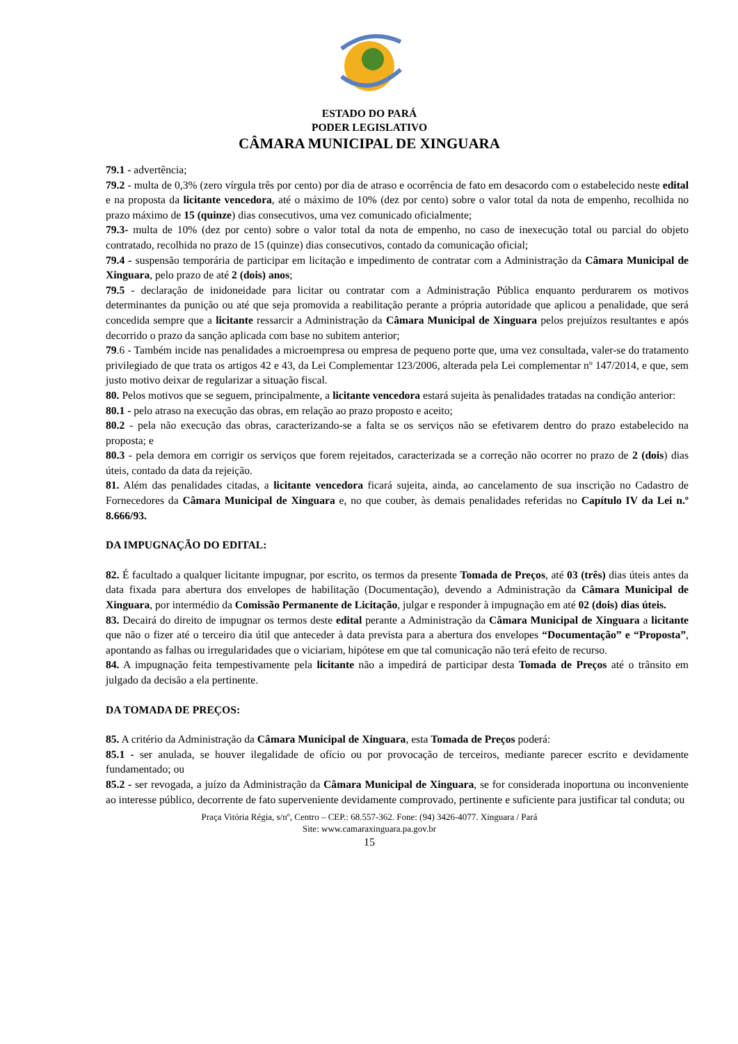ESTADO DO PARÁ
PODER LEGISLATIVO
CÂMARA MUNICIPAL DE XINGUARA
79.1 - advertência;
79.2 - multa de 0,3% (zero vírgula três por cento) por dia de atraso e ocorrência de fato em desacordo com o estabelecido neste edital e na proposta da licitante vencedora, até o máximo de 10% (dez por cento) sobre o valor total da nota de empenho, recolhida no prazo máximo de 15 (quinze) dias consecutivos, uma vez comunicado oficialmente;
79.3- multa de 10% (dez por cento) sobre o valor total da nota de empenho, no caso de inexecução total ou parcial do objeto contratado, recolhida no prazo de 15 (quinze) dias consecutivos, contado da comunicação oficial;
79.4 - suspensão temporária de participar em licitação e impedimento de contratar com a Administração da Câmara Municipal de Xinguara, pelo prazo de até 2 (dois) anos;
79.5 - declaração de inidoneidade para licitar ou contratar com a Administração Pública enquanto perdurarem os motivos determinantes da punição ou até que seja promovida a reabilitação perante a própria autoridade que aplicou a penalidade, que será concedida sempre que a licitante ressarcir a Administração da Câmara Municipal de Xinguara pelos prejuízos resultantes e após decorrido o prazo da sanção aplicada com base no subitem anterior;
79.6 - Também incide nas penalidades a microempresa ou empresa de pequeno porte que, uma vez consultada, valer-se do tratamento privilegiado de que trata os artigos 42 e 43, da Lei Complementar 123/2006, alterada pela Lei complementar nº 147/2014, e que, sem justo motivo deixar de regularizar a situação fiscal.
80. Pelos motivos que se seguem, principalmente, a licitante vencedora estará sujeita às penalidades tratadas na condição anterior:
80.1 - pelo atraso na execução das obras, em relação ao prazo proposto e aceito;
80.2 - pela não execução das obras, caracterizando-se a falta se os serviços não se efetivarem dentro do prazo estabelecido na proposta; e
80.3 - pela demora em corrigir os serviços que forem rejeitados, caracterizada se a correção não ocorrer no prazo de 2 (dois) dias úteis, contado da data da rejeição.
81. Além das penalidades citadas, a licitante vencedora ficará sujeita, ainda, ao cancelamento de sua inscrição no Cadastro de Fornecedores da Câmara Municipal de Xinguara e, no que couber, às demais penalidades referidas no Capítulo IV da Lei n.º 8.666/93.
DA IMPUGNAÇÃO DO EDITAL:
82. É facultado a qualquer licitante impugnar, por escrito, os termos da presente Tomada de Preços, até 03 (três) dias úteis antes da data fixada para abertura dos envelopes de habilitação (Documentação), devendo a Administração da Câmara Municipal de Xinguara, por intermédio da Comissão Permanente de Licitação, julgar e responder à impugnação em até 02 (dois) dias úteis.
83. Decairá do direito de impugnar os termos deste edital perante a Administração da Câmara Municipal de Xinguara a licitante que não o fizer até o terceiro dia útil que anteceder à data prevista para a abertura dos envelopes “Documentação” e “Proposta”, apontando as falhas ou irregularidades que o viciariam, hipótese em que tal comunicação não terá efeito de recurso.
84. A impugnação feita tempestivamente pela licitante não a impedirá de participar desta Tomada de Preços até o trânsito em julgado da decisão a ela pertinente.
DA TOMADA DE PREÇOS:
85. A critério da Administração da Câmara Municipal de Xinguara, esta Tomada de Preços poderá:
85.1 - ser anulada, se houver ilegalidade de ofício ou por provocação de terceiros, mediante parecer escrito e devidamente fundamentado; ou
85.2 - ser revogada, a juízo da Administração da Câmara Municipal de Xinguara, se for considerada inoportuna ou inconveniente ao interesse público, decorrente de fato superveniente devidamente comprovado, pertinente e suficiente para justificar tal conduta; ou
Praça Vitória Régia, s/nº, Centro – CEP.: 68.557-362. Fone: (94) 3426-4077. Xinguara / Pará
Site: www.camaraxinguara.pa.gov.br
15